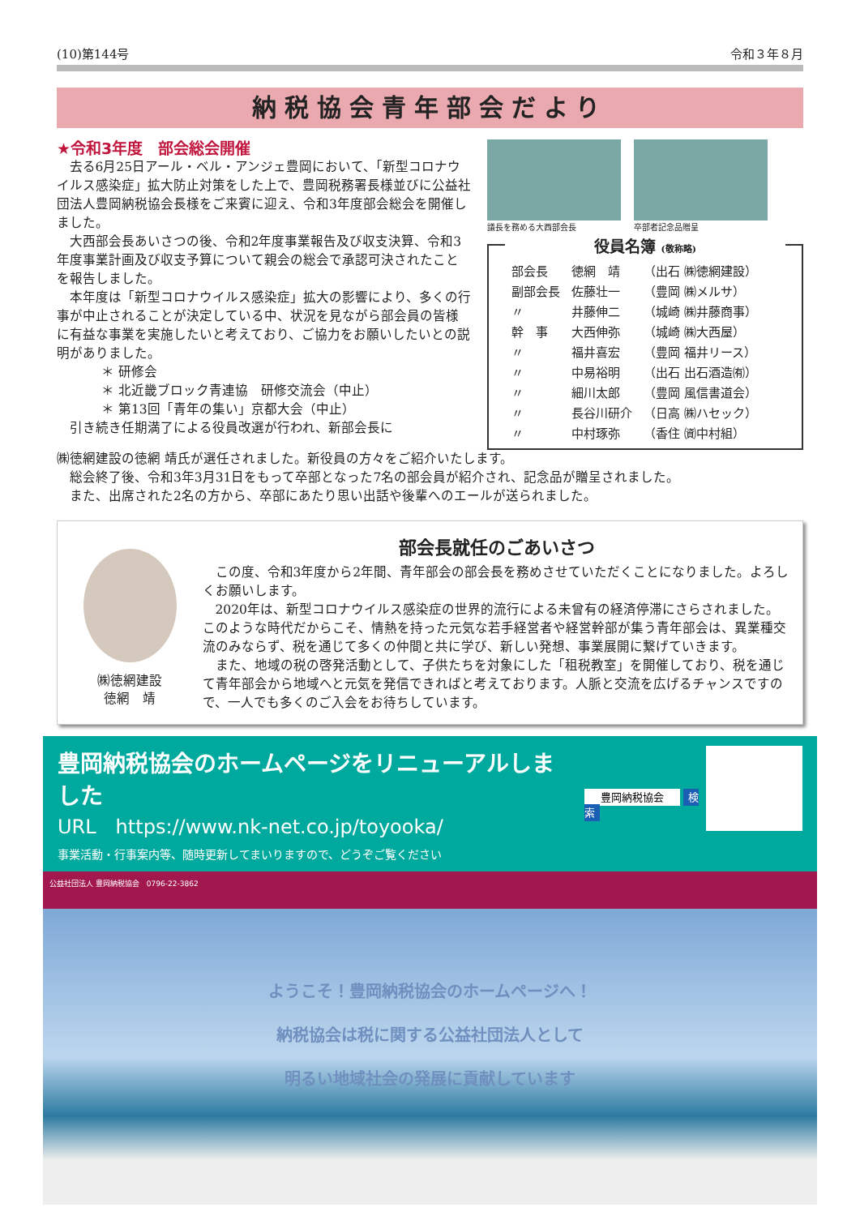(10)第144号 令和３年８月
納税協会青年部会だより
★令和3年度　部会総会開催
去る6月25日アール・ベル・アンジェ豊岡において、「新型コロナウイルス感染症」拡大防止対策をした上で、豊岡税務署長様並びに公益社団法人豊岡納税協会長様をご来賓に迎え、令和3年度部会総会を開催しました。
大西部会長あいさつの後、令和2年度事業報告及び収支決算、令和3年度事業計画及び収支予算について親会の総会で承認可決されたことを報告しました。
本年度は「新型コロナウイルス感染症」拡大の影響により、多くの行事が中止されることが決定している中、状況を見ながら部会員の皆様に有益な事業を実施したいと考えており、ご協力をお願いしたいとの説明がありました。
＊ 研修会
＊ 北近畿ブロック青連協　研修交流会（中止）
＊ 第13回「青年の集い」京都大会（中止）
引き続き任期満了による役員改選が行われ、新部会長に
議長を務める大西部会長 卒部者記念品贈呈
役員名簿 (敬称略)
| 部会長 | 徳網 靖 | （出石 ㈱徳網建設） |
| 副部会長 | 佐藤壮一 | （豊岡 ㈱メルサ） |
| 〃 | 井藤伸二 | （城崎 ㈱井藤商事） |
| 幹 事 | 大西伸弥 | （城崎 ㈱大西屋） |
| 〃 | 福井喜宏 | （豊岡 福井リース） |
| 〃 | 中易裕明 | （出石 出石酒造㈲） |
| 〃 | 細川太郎 | （豊岡 風信書道会） |
| 〃 | 長谷川研介 | （日高 ㈱ハセック） |
| 〃 | 中村琢弥 | （香住 ㈾中村組） |
㈱徳網建設の徳網 靖氏が選任されました。新役員の方々をご紹介いたします。
　総会終了後、令和3年3月31日をもって卒部となった7名の部会員が紹介され、記念品が贈呈されました。
　また、出席された2名の方から、卒部にあたり思い出話や後輩へのエールが送られました。
㈱徳網建設
徳網　靖
部会長就任のごあいさつ
この度、令和3年度から2年間、青年部会の部会長を務めさせていただくことになりました。よろしくお願いします。
2020年は、新型コロナウイルス感染症の世界的流行による未曾有の経済停滞にさらされました。このような時代だからこそ、情熱を持った元気な若手経営者や経営幹部が集う青年部会は、異業種交流のみならず、税を通じて多くの仲間と共に学び、新しい発想、事業展開に繋げていきます。
また、地域の税の啓発活動として、子供たちを対象にした「租税教室」を開催しており、税を通じて青年部会から地域へと元気を発信できればと考えております。人脈と交流を広げるチャンスですので、一人でも多くのご入会をお待ちしています。
豊岡納税協会のホームページをリニューアルしました
URL　https://www.nk-net.co.jp/toyooka/
事業活動・行事案内等、随時更新してまいりますので、どうぞご覧ください
豊岡納税協会 検索
公益社団法人 豊岡納税協会　0796-22-3862
ようこそ！豊岡納税協会のホームページへ！
納税協会は税に関する公益社団法人として
明るい地域社会の発展に貢献しています